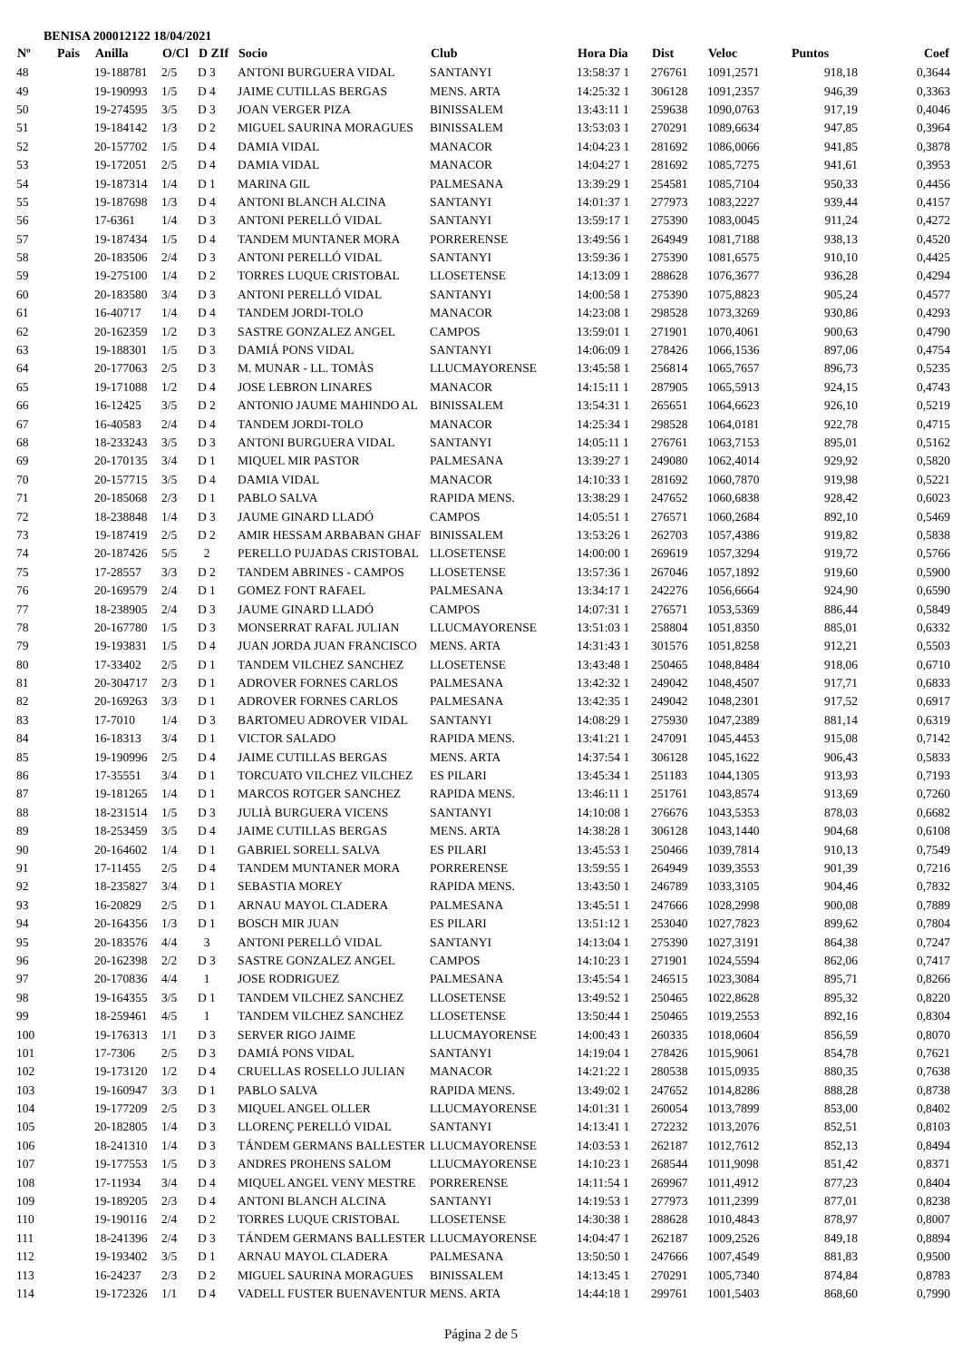BENISA 200012122 18/04/2021
| Nº | Pais | Anilla | O/Cl | D ZIf | Socio | Club | Hora Dia | Dist | Veloc | Puntos | Coef |
| --- | --- | --- | --- | --- | --- | --- | --- | --- | --- | --- | --- |
| 48 | | 19-188781 | 2/5 | D 3 | ANTONI BURGUERA VIDAL | SANTANYI | 13:58:37 1 | 276761 | 1091,2571 | 918,18 | 0,3644 |
| 49 | | 19-190993 | 1/5 | D 4 | JAIME CUTILLAS BERGAS | MENS. ARTA | 14:25:32 1 | 306128 | 1091,2357 | 946,39 | 0,3363 |
| 50 | | 19-274595 | 3/5 | D 3 | JOAN VERGER PIZA | BINISSALEM | 13:43:11 1 | 259638 | 1090,0763 | 917,19 | 0,4046 |
| 51 | | 19-184142 | 1/3 | D 2 | MIGUEL SAURINA MORAGUES | BINISSALEM | 13:53:03 1 | 270291 | 1089,6634 | 947,85 | 0,3964 |
| 52 | | 20-157702 | 1/5 | D 4 | DAMIA VIDAL | MANACOR | 14:04:23 1 | 281692 | 1086,0066 | 941,85 | 0,3878 |
| 53 | | 19-172051 | 2/5 | D 4 | DAMIA VIDAL | MANACOR | 14:04:27 1 | 281692 | 1085,7275 | 941,61 | 0,3953 |
| 54 | | 19-187314 | 1/4 | D 1 | MARINA GIL | PALMESANA | 13:39:29 1 | 254581 | 1085,7104 | 950,33 | 0,4456 |
| 55 | | 19-187698 | 1/3 | D 4 | ANTONI BLANCH ALCINA | SANTANYI | 14:01:37 1 | 277973 | 1083,2227 | 939,44 | 0,4157 |
| 56 | | 17-6361 | 1/4 | D 3 | ANTONI PERELLÓ VIDAL | SANTANYI | 13:59:17 1 | 275390 | 1083,0045 | 911,24 | 0,4272 |
| 57 | | 19-187434 | 1/5 | D 4 | TANDEM MUNTANER MORA | PORRERENSE | 13:49:56 1 | 264949 | 1081,7188 | 938,13 | 0,4520 |
| 58 | | 20-183506 | 2/4 | D 3 | ANTONI PERELLÓ VIDAL | SANTANYI | 13:59:36 1 | 275390 | 1081,6575 | 910,10 | 0,4425 |
| 59 | | 19-275100 | 1/4 | D 2 | TORRES LUQUE CRISTOBAL | LLOSETENSE | 14:13:09 1 | 288628 | 1076,3677 | 936,28 | 0,4294 |
| 60 | | 20-183580 | 3/4 | D 3 | ANTONI PERELLÓ VIDAL | SANTANYI | 14:00:58 1 | 275390 | 1075,8823 | 905,24 | 0,4577 |
| 61 | | 16-40717 | 1/4 | D 4 | TANDEM JORDI-TOLO | MANACOR | 14:23:08 1 | 298528 | 1073,3269 | 930,86 | 0,4293 |
| 62 | | 20-162359 | 1/2 | D 3 | SASTRE GONZALEZ ANGEL | CAMPOS | 13:59:01 1 | 271901 | 1070,4061 | 900,63 | 0,4790 |
| 63 | | 19-188301 | 1/5 | D 3 | DAMIÁ PONS VIDAL | SANTANYI | 14:06:09 1 | 278426 | 1066,1536 | 897,06 | 0,4754 |
| 64 | | 20-177063 | 2/5 | D 3 | M. MUNAR - LL. TOMÀS | LLUCMAYORENSE | 13:45:58 1 | 256814 | 1065,7657 | 896,73 | 0,5235 |
| 65 | | 19-171088 | 1/2 | D 4 | JOSE LEBRON LINARES | MANACOR | 14:15:11 1 | 287905 | 1065,5913 | 924,15 | 0,4743 |
| 66 | | 16-12425 | 3/5 | D 2 | ANTONIO JAUME MAHINDO AL | BINISSALEM | 13:54:31 1 | 265651 | 1064,6623 | 926,10 | 0,5219 |
| 67 | | 16-40583 | 2/4 | D 4 | TANDEM JORDI-TOLO | MANACOR | 14:25:34 1 | 298528 | 1064,0181 | 922,78 | 0,4715 |
| 68 | | 18-233243 | 3/5 | D 3 | ANTONI BURGUERA VIDAL | SANTANYI | 14:05:11 1 | 276761 | 1063,7153 | 895,01 | 0,5162 |
| 69 | | 20-170135 | 3/4 | D 1 | MIQUEL MIR PASTOR | PALMESANA | 13:39:27 1 | 249080 | 1062,4014 | 929,92 | 0,5820 |
| 70 | | 20-157715 | 3/5 | D 4 | DAMIA VIDAL | MANACOR | 14:10:33 1 | 281692 | 1060,7870 | 919,98 | 0,5221 |
| 71 | | 20-185068 | 2/3 | D 1 | PABLO SALVA | RAPIDA MENS. | 13:38:29 1 | 247652 | 1060,6838 | 928,42 | 0,6023 |
| 72 | | 18-238848 | 1/4 | D 3 | JAUME GINARD LLADÓ | CAMPOS | 14:05:51 1 | 276571 | 1060,2684 | 892,10 | 0,5469 |
| 73 | | 19-187419 | 2/5 | D 2 | AMIR HESSAM ARBABAN GHAF | BINISSALEM | 13:53:26 1 | 262703 | 1057,4386 | 919,82 | 0,5838 |
| 74 | | 20-187426 | 5/5 | 2 | PERELLO PUJADAS CRISTOBAL | LLOSETENSE | 14:00:00 1 | 269619 | 1057,3294 | 919,72 | 0,5766 |
| 75 | | 17-28557 | 3/3 | D 2 | TANDEM ABRINES - CAMPOS | LLOSETENSE | 13:57:36 1 | 267046 | 1057,1892 | 919,60 | 0,5900 |
| 76 | | 20-169579 | 2/4 | D 1 | GOMEZ FONT RAFAEL | PALMESANA | 13:34:17 1 | 242276 | 1056,6664 | 924,90 | 0,6590 |
| 77 | | 18-238905 | 2/4 | D 3 | JAUME GINARD LLADÓ | CAMPOS | 14:07:31 1 | 276571 | 1053,5369 | 886,44 | 0,5849 |
| 78 | | 20-167780 | 1/5 | D 3 | MONSERRAT RAFAL JULIAN | LLUCMAYORENSE | 13:51:03 1 | 258804 | 1051,8350 | 885,01 | 0,6332 |
| 79 | | 19-193831 | 1/5 | D 4 | JUAN JORDA JUAN FRANCISCO | MENS. ARTA | 14:31:43 1 | 301576 | 1051,8258 | 912,21 | 0,5503 |
| 80 | | 17-33402 | 2/5 | D 1 | TANDEM VILCHEZ SANCHEZ | LLOSETENSE | 13:43:48 1 | 250465 | 1048,8484 | 918,06 | 0,6710 |
| 81 | | 20-304717 | 2/3 | D 1 | ADROVER FORNES CARLOS | PALMESANA | 13:42:32 1 | 249042 | 1048,4507 | 917,71 | 0,6833 |
| 82 | | 20-169263 | 3/3 | D 1 | ADROVER FORNES CARLOS | PALMESANA | 13:42:35 1 | 249042 | 1048,2301 | 917,52 | 0,6917 |
| 83 | | 17-7010 | 1/4 | D 3 | BARTOMEU ADROVER VIDAL | SANTANYI | 14:08:29 1 | 275930 | 1047,2389 | 881,14 | 0,6319 |
| 84 | | 16-18313 | 3/4 | D 1 | VICTOR SALADO | RAPIDA MENS. | 13:41:21 1 | 247091 | 1045,4453 | 915,08 | 0,7142 |
| 85 | | 19-190996 | 2/5 | D 4 | JAIME CUTILLAS BERGAS | MENS. ARTA | 14:37:54 1 | 306128 | 1045,1622 | 906,43 | 0,5833 |
| 86 | | 17-35551 | 3/4 | D 1 | TORCUATO VILCHEZ VILCHEZ | ES PILARI | 13:45:34 1 | 251183 | 1044,1305 | 913,93 | 0,7193 |
| 87 | | 19-181265 | 1/4 | D 1 | MARCOS ROTGER SANCHEZ | RAPIDA MENS. | 13:46:11 1 | 251761 | 1043,8574 | 913,69 | 0,7260 |
| 88 | | 18-231514 | 1/5 | D 3 | JULIÀ BURGUERA VICENS | SANTANYI | 14:10:08 1 | 276676 | 1043,5353 | 878,03 | 0,6682 |
| 89 | | 18-253459 | 3/5 | D 4 | JAIME CUTILLAS BERGAS | MENS. ARTA | 14:38:28 1 | 306128 | 1043,1440 | 904,68 | 0,6108 |
| 90 | | 20-164602 | 1/4 | D 1 | GABRIEL SORELL SALVA | ES PILARI | 13:45:53 1 | 250466 | 1039,7814 | 910,13 | 0,7549 |
| 91 | | 17-11455 | 2/5 | D 4 | TANDEM MUNTANER MORA | PORRERENSE | 13:59:55 1 | 264949 | 1039,3553 | 901,39 | 0,7216 |
| 92 | | 18-235827 | 3/4 | D 1 | SEBASTIA MOREY | RAPIDA MENS. | 13:43:50 1 | 246789 | 1033,3105 | 904,46 | 0,7832 |
| 93 | | 16-20829 | 2/5 | D 1 | ARNAU MAYOL CLADERA | PALMESANA | 13:45:51 1 | 247666 | 1028,2998 | 900,08 | 0,7889 |
| 94 | | 20-164356 | 1/3 | D 1 | BOSCH MIR JUAN | ES PILARI | 13:51:12 1 | 253040 | 1027,7823 | 899,62 | 0,7804 |
| 95 | | 20-183576 | 4/4 | 3 | ANTONI PERELLÓ VIDAL | SANTANYI | 14:13:04 1 | 275390 | 1027,3191 | 864,38 | 0,7247 |
| 96 | | 20-162398 | 2/2 | D 3 | SASTRE GONZALEZ ANGEL | CAMPOS | 14:10:23 1 | 271901 | 1024,5594 | 862,06 | 0,7417 |
| 97 | | 20-170836 | 4/4 | 1 | JOSE RODRIGUEZ | PALMESANA | 13:45:54 1 | 246515 | 1023,3084 | 895,71 | 0,8266 |
| 98 | | 19-164355 | 3/5 | D 1 | TANDEM VILCHEZ SANCHEZ | LLOSETENSE | 13:49:52 1 | 250465 | 1022,8628 | 895,32 | 0,8220 |
| 99 | | 18-259461 | 4/5 | 1 | TANDEM VILCHEZ SANCHEZ | LLOSETENSE | 13:50:44 1 | 250465 | 1019,2553 | 892,16 | 0,8304 |
| 100 | | 19-176313 | 1/1 | D 3 | SERVER RIGO JAIME | LLUCMAYORENSE | 14:00:43 1 | 260335 | 1018,0604 | 856,59 | 0,8070 |
| 101 | | 17-7306 | 2/5 | D 3 | DAMIÁ PONS VIDAL | SANTANYI | 14:19:04 1 | 278426 | 1015,9061 | 854,78 | 0,7621 |
| 102 | | 19-173120 | 1/2 | D 4 | CRUELLAS ROSELLO JULIAN | MANACOR | 14:21:22 1 | 280538 | 1015,0935 | 880,35 | 0,7638 |
| 103 | | 19-160947 | 3/3 | D 1 | PABLO SALVA | RAPIDA MENS. | 13:49:02 1 | 247652 | 1014,8286 | 888,28 | 0,8738 |
| 104 | | 19-177209 | 2/5 | D 3 | MIQUEL ANGEL OLLER | LLUCMAYORENSE | 14:01:31 1 | 260054 | 1013,7899 | 853,00 | 0,8402 |
| 105 | | 20-182805 | 1/4 | D 3 | LLORENÇ PERELLÓ VIDAL | SANTANYI | 14:13:41 1 | 272232 | 1013,2076 | 852,51 | 0,8103 |
| 106 | | 18-241310 | 1/4 | D 3 | TÁNDEM GERMANS BALLESTER | LLUCMAYORENSE | 14:03:53 1 | 262187 | 1012,7612 | 852,13 | 0,8494 |
| 107 | | 19-177553 | 1/5 | D 3 | ANDRES PROHENS SALOM | LLUCMAYORENSE | 14:10:23 1 | 268544 | 1011,9098 | 851,42 | 0,8371 |
| 108 | | 17-11934 | 3/4 | D 4 | MIQUEL ANGEL VENY MESTRE | PORRERENSE | 14:11:54 1 | 269967 | 1011,4912 | 877,23 | 0,8404 |
| 109 | | 19-189205 | 2/3 | D 4 | ANTONI BLANCH ALCINA | SANTANYI | 14:19:53 1 | 277973 | 1011,2399 | 877,01 | 0,8238 |
| 110 | | 19-190116 | 2/4 | D 2 | TORRES LUQUE CRISTOBAL | LLOSETENSE | 14:30:38 1 | 288628 | 1010,4843 | 878,97 | 0,8007 |
| 111 | | 18-241396 | 2/4 | D 3 | TÁNDEM GERMANS BALLESTER | LLUCMAYORENSE | 14:04:47 1 | 262187 | 1009,2526 | 849,18 | 0,8894 |
| 112 | | 19-193402 | 3/5 | D 1 | ARNAU MAYOL CLADERA | PALMESANA | 13:50:50 1 | 247666 | 1007,4549 | 881,83 | 0,9500 |
| 113 | | 16-24237 | 2/3 | D 2 | MIGUEL SAURINA MORAGUES | BINISSALEM | 14:13:45 1 | 270291 | 1005,7340 | 874,84 | 0,8783 |
| 114 | | 19-172326 | 1/1 | D 4 | VADELL FUSTER BUENAVENTUR | MENS. ARTA | 14:44:18 1 | 299761 | 1001,5403 | 868,60 | 0,7990 |
Página 2 de 5